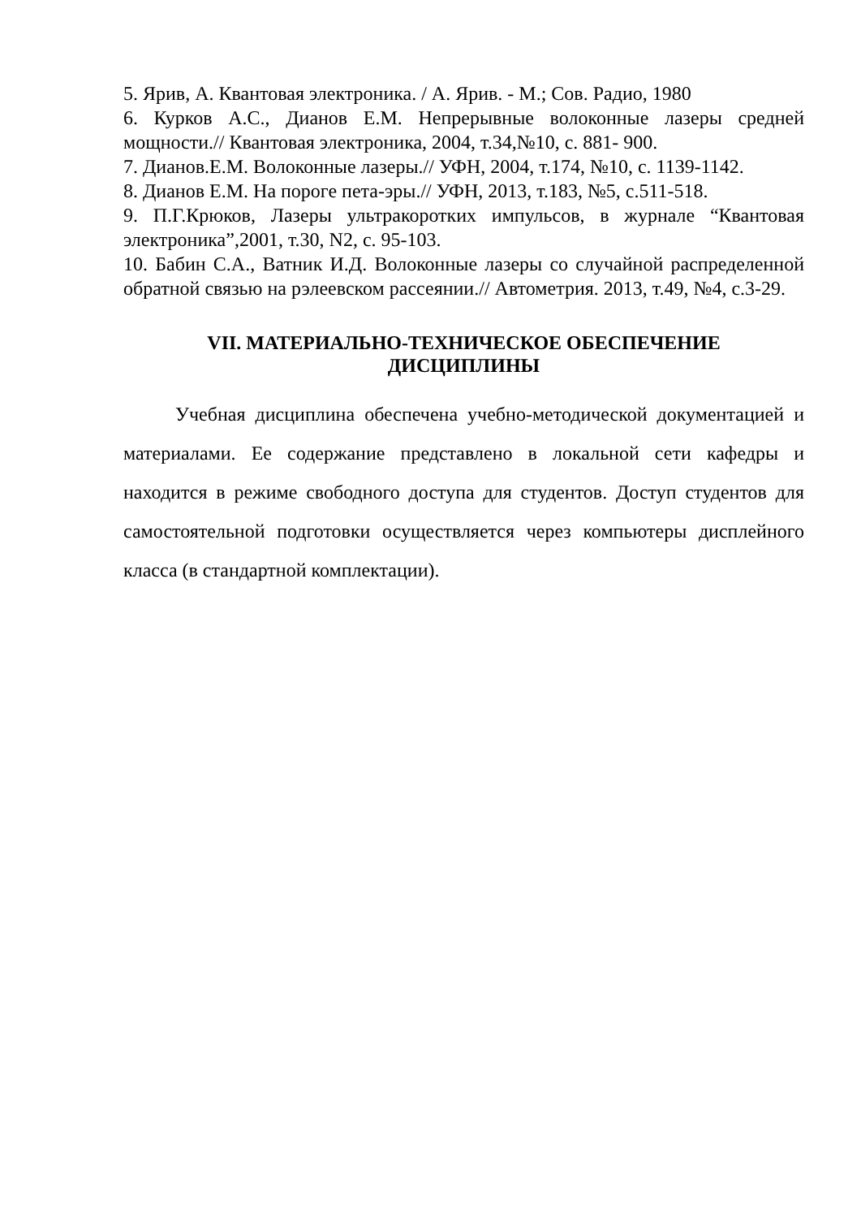5. Ярив, А. Квантовая электроника. / А. Ярив. - М.; Сов. Радио, 1980
6. Курков А.С., Дианов Е.М. Непрерывные волоконные лазеры средней мощности.// Квантовая электроника, 2004, т.34,№10, с. 881- 900.
7. Дианов.Е.М. Волоконные лазеры.// УФН, 2004, т.174, №10, с. 1139-1142.
8. Дианов Е.М. На пороге пета-эры.// УФН, 2013, т.183, №5, с.511-518.
9. П.Г.Крюков, Лазеры ультракоротких импульсов, в журнале “Квантовая электроника”,2001, т.30, N2, с. 95-103.
10. Бабин С.А., Ватник И.Д. Волоконные лазеры со случайной распределенной обратной связью на рэлеевском рассеянии.// Автометрия. 2013, т.49, №4, с.3-29.
VII. МАТЕРИАЛЬНО-ТЕХНИЧЕСКОЕ ОБЕСПЕЧЕНИЕ
ДИСЦИПЛИНЫ
Учебная дисциплина обеспечена учебно-методической документацией и материалами. Ее содержание представлено в локальной сети кафедры и находится в режиме свободного доступа для студентов. Доступ студентов для самостоятельной подготовки осуществляется через компьютеры дисплейного класса (в стандартной комплектации).